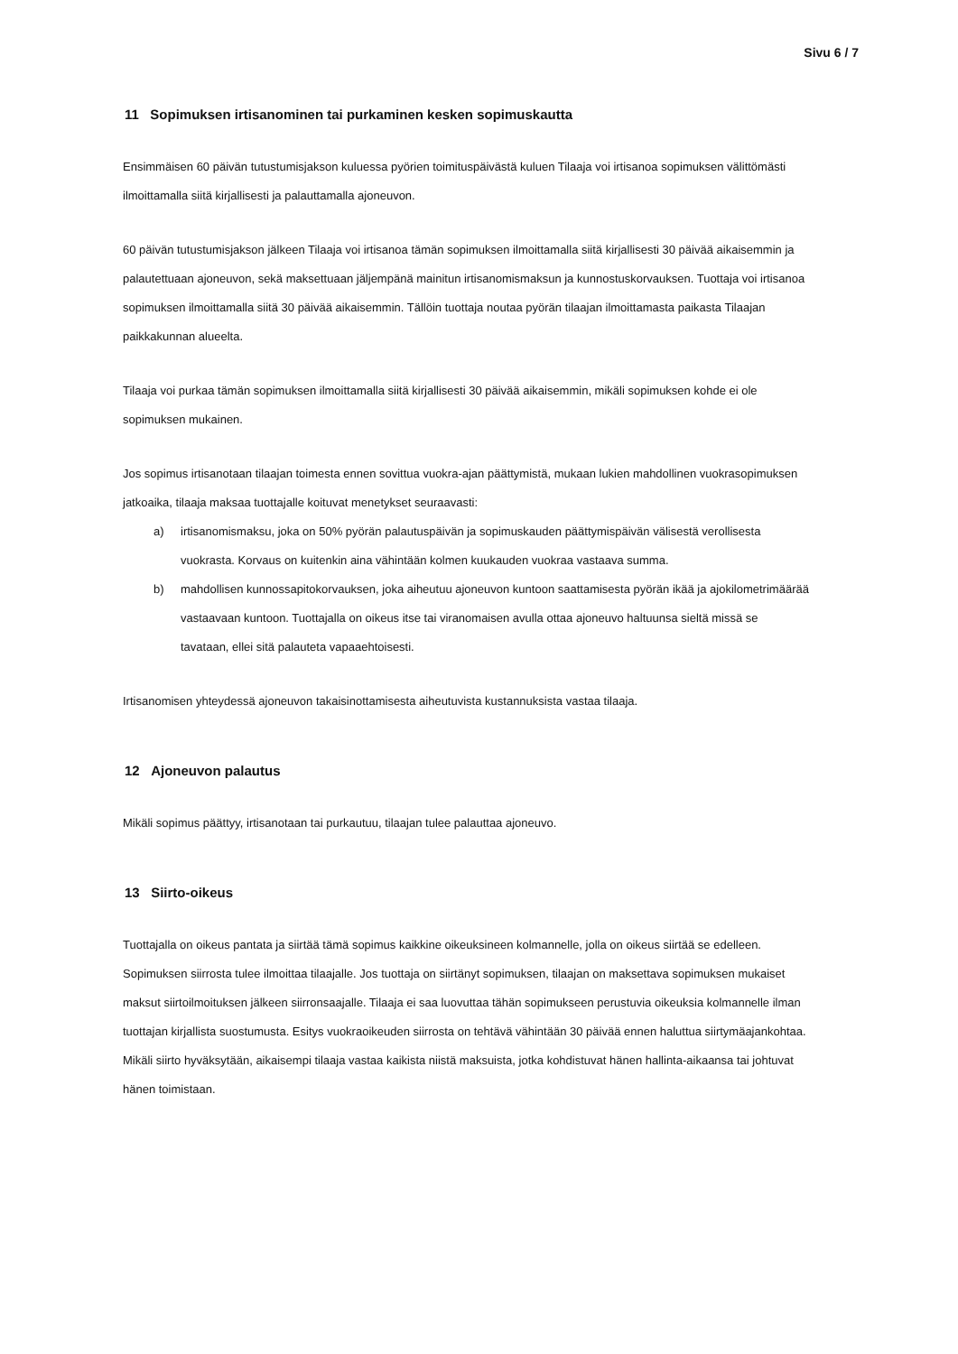Sivu 6 / 7
11 Sopimuksen irtisanominen tai purkaminen kesken sopimuskautta
Ensimmäisen 60 päivän tutustumisjakson kuluessa pyörien toimituspäivästä kuluen Tilaaja voi irtisanoa sopimuksen välittömästi ilmoittamalla siitä kirjallisesti ja palauttamalla ajoneuvon.
60 päivän tutustumisjakson jälkeen Tilaaja voi irtisanoa tämän sopimuksen ilmoittamalla siitä kirjallisesti 30 päivää aikaisemmin ja palautettuaan ajoneuvon, sekä maksettuaan jäljempänä mainitun irtisanomismaksun ja kunnostuskorvauksen. Tuottaja voi irtisanoa sopimuksen ilmoittamalla siitä 30 päivää aikaisemmin. Tällöin tuottaja noutaa pyörän tilaajan ilmoittamasta paikasta Tilaajan paikkakunnan alueelta.
Tilaaja voi purkaa tämän sopimuksen ilmoittamalla siitä kirjallisesti 30 päivää aikaisemmin, mikäli sopimuksen kohde ei ole sopimuksen mukainen.
Jos sopimus irtisanotaan tilaajan toimesta ennen sovittua vuokra-ajan päättymistä, mukaan lukien mahdollinen vuokrasopimuksen jatkoaika, tilaaja maksaa tuottajalle koituvat menetykset seuraavasti:
a) irtisanomismaksu, joka on 50% pyörän palautuspäivän ja sopimuskauden päättymispäivän välisestä verollisesta vuokrasta. Korvaus on kuitenkin aina vähintään kolmen kuukauden vuokraa vastaava summa.
b) mahdollisen kunnossapitokorvauksen, joka aiheutuu ajoneuvon kuntoon saattamisesta pyörän ikää ja ajokilometrimäärää vastaavaan kuntoon. Tuottajalla on oikeus itse tai viranomaisen avulla ottaa ajoneuvo haltuunsa sieltä missä se tavataan, ellei sitä palauteta vapaaehtoisesti.
Irtisanomisen yhteydessä ajoneuvon takaisinottamisesta aiheutuvista kustannuksista vastaa tilaaja.
12 Ajoneuvon palautus
Mikäli sopimus päättyy, irtisanotaan tai purkautuu, tilaajan tulee palauttaa ajoneuvo.
13 Siirto-oikeus
Tuottajalla on oikeus pantata ja siirtää tämä sopimus kaikkine oikeuksineen kolmannelle, jolla on oikeus siirtää se edelleen. Sopimuksen siirrosta tulee ilmoittaa tilaajalle. Jos tuottaja on siirtänyt sopimuksen, tilaajan on maksettava sopimuksen mukaiset maksut siirtoilmoituksen jälkeen siirronsaajalle. Tilaaja ei saa luovuttaa tähän sopimukseen perustuvia oikeuksia kolmannelle ilman tuottajan kirjallista suostumusta. Esitys vuokraoikeuden siirrosta on tehtävä vähintään 30 päivää ennen haluttua siirtymäajankohtaa. Mikäli siirto hyväksytään, aikaisempi tilaaja vastaa kaikista niistä maksuista, jotka kohdistuvat hänen hallinta-aikaansa tai johtuvat hänen toimistaan.